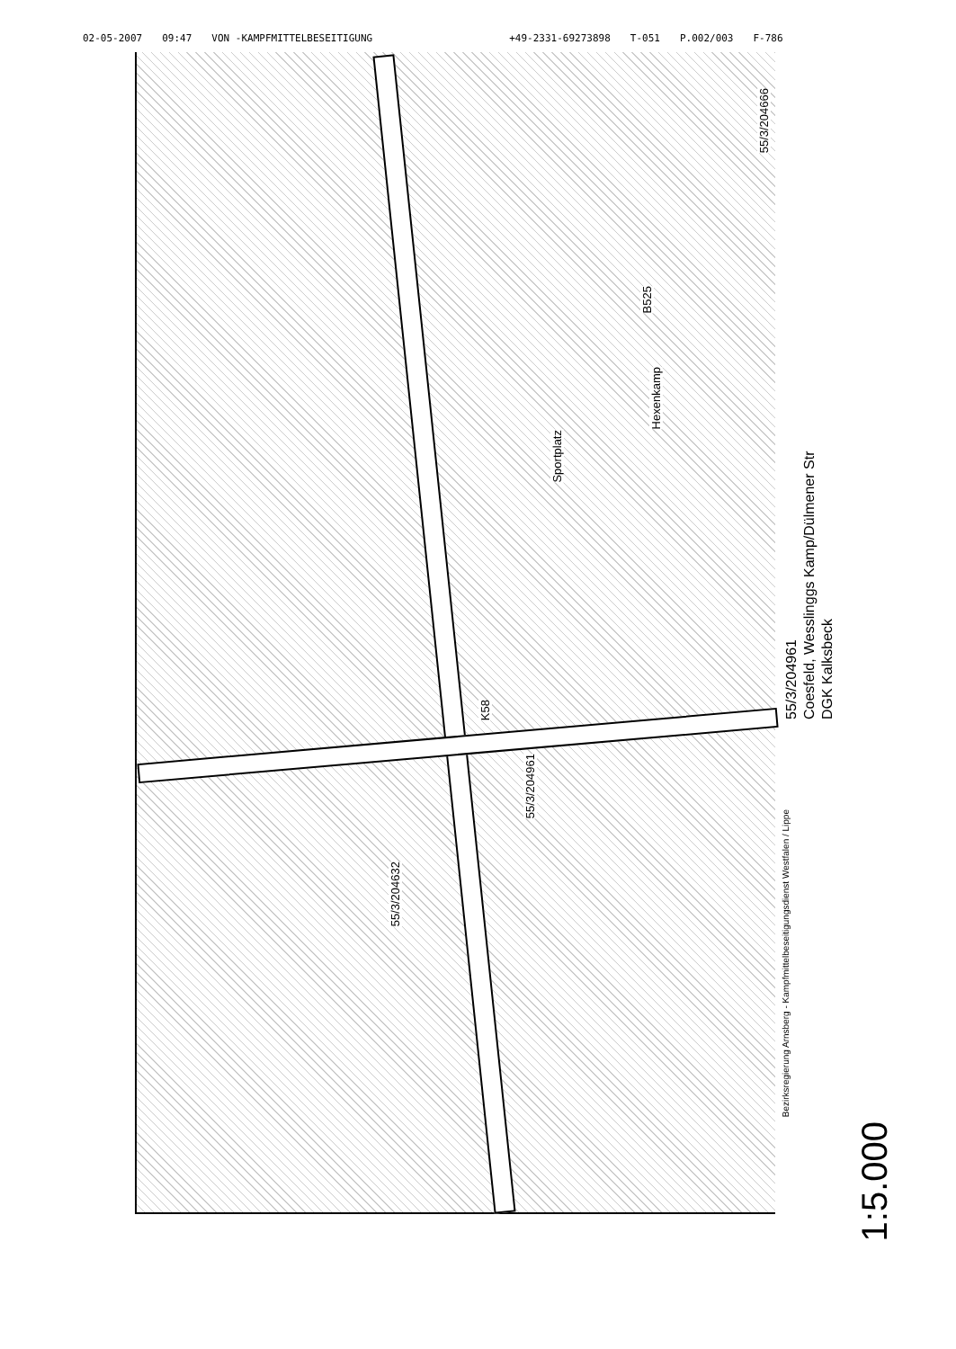02-05-2007 09:47 VON -KAMPFMITTELBESEITIGUNG +49-2331-69273898 T-051 P.002/003 F-786
B525
Sportplatz
Hexenkamp
K58
55/3/204666
55/3/204961
55/3/204632
55/3/204961
Coesfeld, Wesslinggs Kamp/Dülmener Str
DGK Kalksbeck
1:5.000
Bezirksregierung Arnsberg - Kampfmittelbeseitigungsdienst Westfalen / Lippe